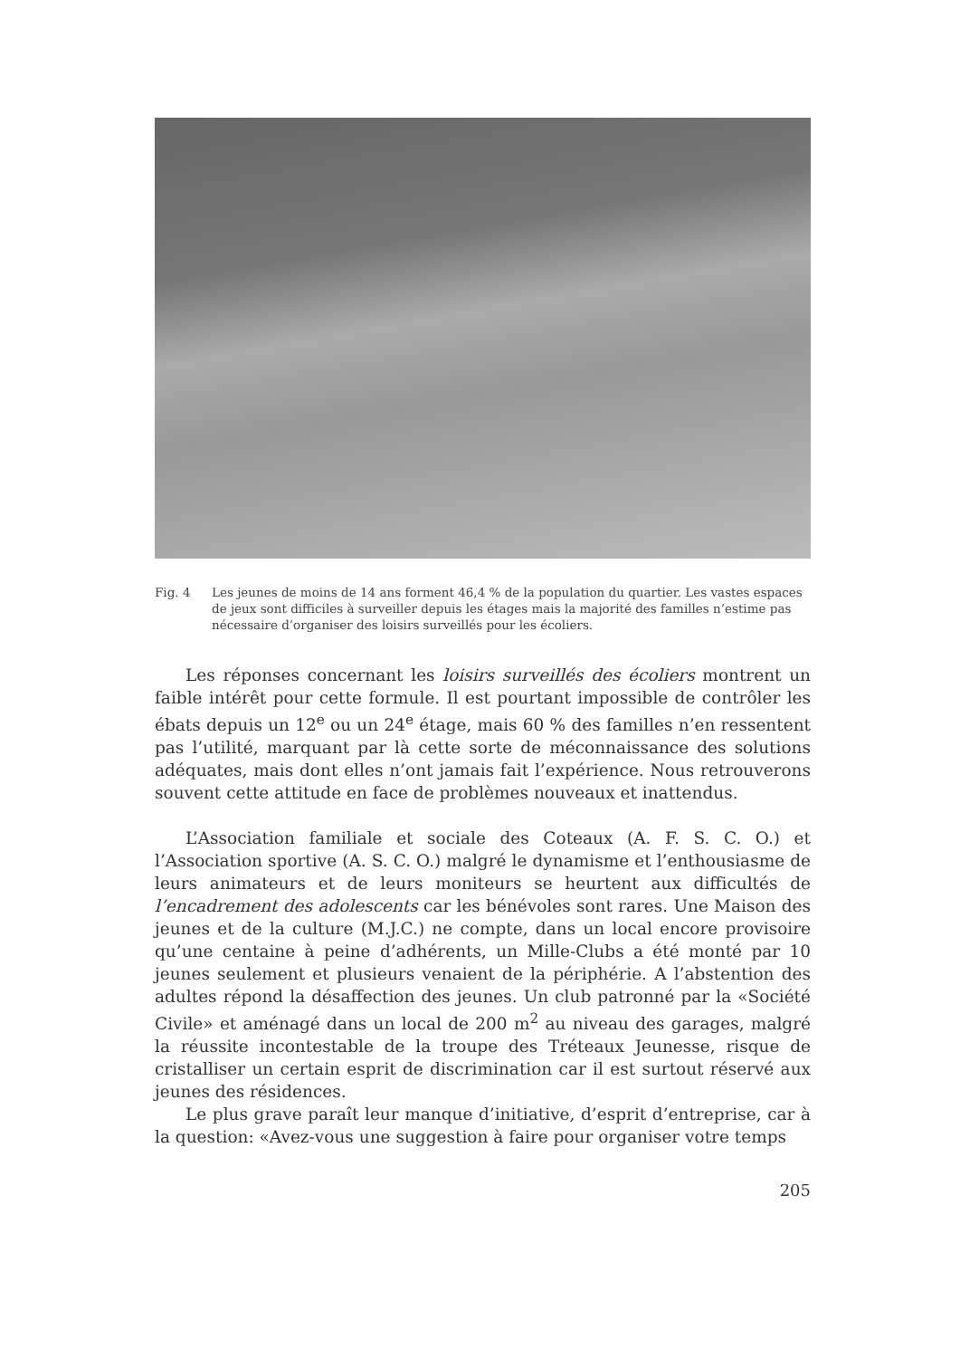Fig. 4 Les jeunes de moins de 14 ans forment 46,4 % de la population du quartier. Les vastes espaces de jeux sont difficiles à surveiller depuis les étages mais la majorité des familles n’estime pas nécessaire d’organiser des loisirs surveillés pour les écoliers.
Les réponses concernant les loisirs surveillés des écoliers montrent un faible intérêt pour cette formule. Il est pourtant impossible de contrôler les ébats depuis un 12<sup>e</sup> ou un 24<sup>e</sup> étage, mais 60 % des familles n’en ressentent pas l’utilité, marquant par là cette sorte de méconnaissance des solutions adéquates, mais dont elles n’ont jamais fait l’expérience. Nous retrouverons souvent cette attitude en face de problèmes nouveaux et inattendus.
L’Association familiale et sociale des Coteaux (A. F. S. C. O.) et l’Association sportive (A. S. C. O.) malgré le dynamisme et l’enthousiasme de leurs animateurs et de leurs moniteurs se heurtent aux difficultés de l’encadrement des adolescents car les bénévoles sont rares. Une Maison des jeunes et de la culture (M.J.C.) ne compte, dans un local encore provisoire qu’une centaine à peine d’adhérents, un Mille-Clubs a été monté par 10 jeunes seulement et plusieurs venaient de la périphérie. A l’abstention des adultes répond la désaffection des jeunes. Un club patronné par la «Société Civile» et aménagé dans un local de 200 m<sup>2</sup> au niveau des garages, malgré la réussite incontestable de la troupe des Tréteaux Jeunesse, risque de cristalliser un certain esprit de discrimination car il est surtout réservé aux jeunes des résidences.
Le plus grave paraît leur manque d’initiative, d’esprit d’entreprise, car à la question: «Avez-vous une suggestion à faire pour organiser votre temps
205